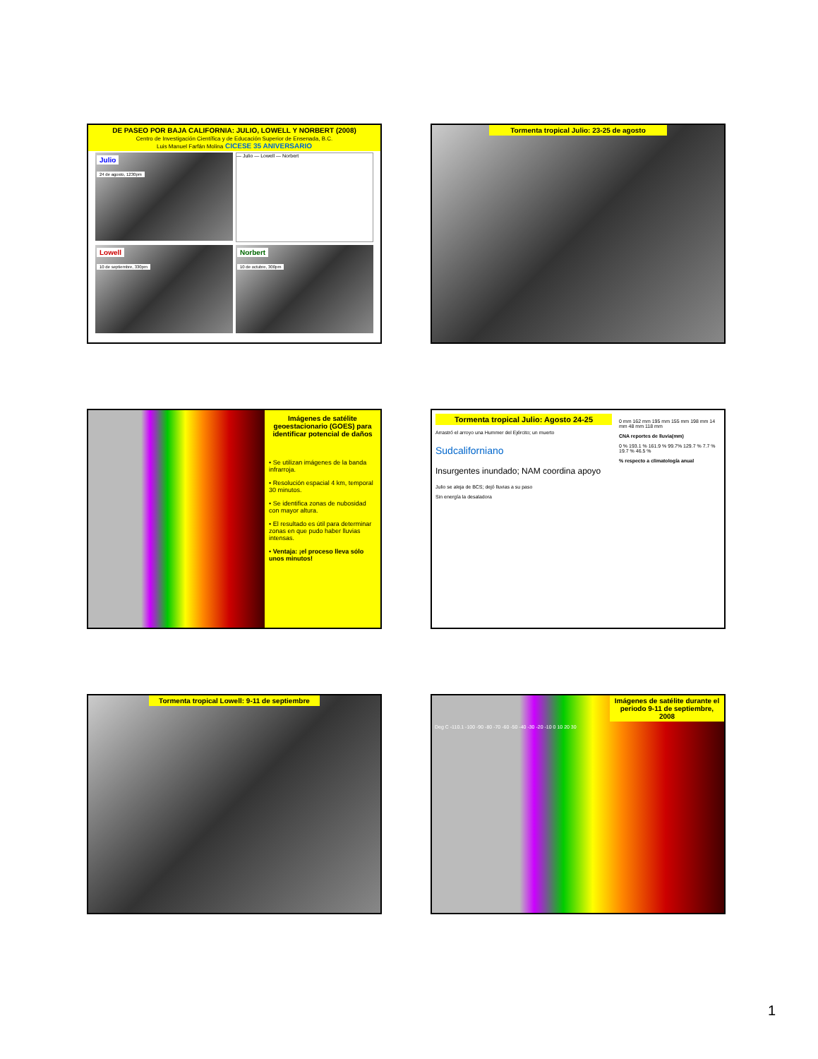DE PASEO POR BAJA CALIFORNIA: JULIO, LOWELL Y NORBERT (2008)
Centro de Investigación Científica y de Educación Superior de Ensenada, B.C.
Luis Manuel Farfán Molina CICESE 35 ANIVERSARIO
Julio
24 de agosto, 1230pm
— Julio — Lowell — Norbert
Lowell
10 de septiembre, 330pm
Norbert
10 de octubre, 300pm
Tormenta tropical Julio: 23-25 de agosto
Imágenes de satélite geoestacionario (GOES) para identificar potencial de daños
• Se utilizan imágenes de la banda infrarroja.
• Resolución espacial 4 km, temporal 30 minutos.
• Se identifica zonas de nubosidad con mayor altura.
• El resultado es útil para determinar zonas en que pudo haber lluvias intensas.
• Ventaja: ¡el proceso lleva sólo unos minutos!
Tormenta tropical Julio: Agosto 24-25
Arrastró el arroyo una Hummer del Ejército; un muerto
Sudcaliforniano
Insurgentes inundado; NAM coordina apoyo
Julio se aleja de BCS; dejó lluvias a su paso
Sin energía la desaladora
0 mm 162 mm 195 mm 155 mm 198 mm 14 mm 48 mm 118 mm
CNA reportes de lluvia(mm)
0 % 193.1 % 161.9 % 99.7% 129.7 % 7.7 % 19.7 % 46.5 %
% respecto a climatología anual
Tormenta tropical Lowell: 9-11 de septiembre
Imágenes de satélite durante el periodo 9-11 de septiembre, 2008
Deg C -110.1 -100 -90 -80 -70 -60 -50 -40 -30 -20 -10 0 10 20 30
1